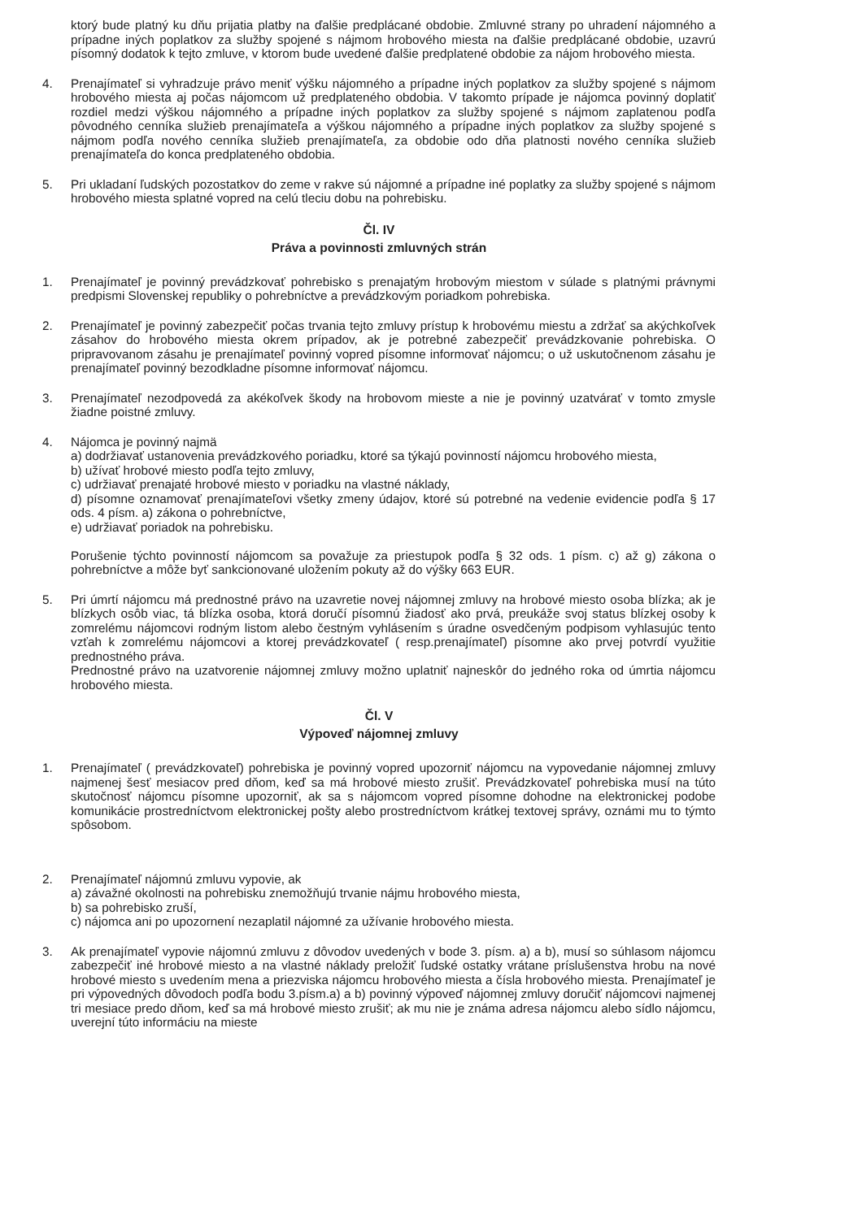ktorý bude platný ku dňu prijatia platby na ďalšie predplácané obdobie. Zmluvné strany po uhradení nájomného a prípadne iných poplatkov za služby spojené s nájmom hrobového miesta na ďalšie predplácané obdobie, uzavrú písomný dodatok k tejto zmluve, v ktorom bude uvedené ďalšie predplatené obdobie za nájom hrobového miesta.
4. Prenajímateľ si vyhradzuje právo meniť výšku nájomného a prípadne iných poplatkov za služby spojené s nájmom hrobového miesta aj počas nájomcom už predplateného obdobia. V takomto prípade je nájomca povinný doplatiť rozdiel medzi výškou nájomného a prípadne iných poplatkov za služby spojené s nájmom zaplatenou podľa pôvodného cenníka služieb prenajímateľa a výškou nájomného a prípadne iných poplatkov za služby spojené s nájmom podľa nového cenníka služieb prenajímateľa, za obdobie odo dňa platnosti nového cenníka služieb prenajímateľa do konca predplateného obdobia.
5. Pri ukladaní ľudských pozostatkov do zeme v rakve sú nájomné a prípadne iné poplatky za služby spojené s nájmom hrobového miesta splatné vopred na celú tleciu dobu na pohrebisku.
Čl. IV
Práva a povinnosti zmluvných strán
1. Prenajímateľ je povinný prevádzkovať pohrebisko s prenajatým hrobovým miestom v súlade s platnými právnymi predpismi Slovenskej republiky o pohrebníctve a prevádzkovým poriadkom pohrebiska.
2. Prenajímateľ je povinný zabezpečiť počas trvania tejto zmluvy prístup k hrobovému miestu a zdržať sa akýchkoľvek zásahov do hrobového miesta okrem prípadov, ak je potrebné zabezpečiť prevádzkovanie pohrebiska. O pripravovanom zásahu je prenajímateľ povinný vopred písomne informovať nájomcu; o už uskutočnenom zásahu je prenajímateľ povinný bezodkladne písomne informovať nájomcu.
3. Prenajímateľ nezodpovedá za akékoľvek škody na hrobovom mieste a nie je povinný uzatvárať v tomto zmysle žiadne poistné zmluvy.
4. Nájomca je povinný najmä
a) dodržiavať ustanovenia prevádzkového poriadku, ktoré sa týkajú povinností nájomcu hrobového miesta,
b) užívať hrobové miesto podľa tejto zmluvy,
c) udržiavať prenajaté hrobové miesto v poriadku na vlastné náklady,
d) písomne oznamovať prenajímateľovi všetky zmeny údajov, ktoré sú potrebné na vedenie evidencie podľa § 17 ods. 4 písm. a) zákona o pohrebníctve,
e) udržiavať poriadok na pohrebisku.
Porušenie týchto povinností nájomcom sa považuje za priestupok podľa § 32 ods. 1 písm. c) až g) zákona o pohrebníctve a môže byť sankcionované uložením pokuty až do výšky 663 EUR.
5. Pri úmrtí nájomcu má prednostné právo na uzavretie novej nájomnej zmluvy na hrobové miesto osoba blízka; ak je blízkych osôb viac, tá blízka osoba, ktorá doručí písomnú žiadosť ako prvá, preukáže svoj status blízkej osoby k zomrelému nájomcovi rodným listom alebo čestným vyhlásením s úradne osvedčeným podpisom vyhlasujúc tento vzťah k zomrelému nájomcovi a ktorej prevádzkovateľ ( resp.prenajímateľ) písomne ako prvej potvrdí využitie prednostného práva.
Prednostné právo na uzatvorenie nájomnej zmluvy možno uplatniť najneskôr do jedného roka od úmrtia nájomcu hrobového miesta.
Čl. V
Výpoveď nájomnej zmluvy
1. Prenajímateľ ( prevádzkovateľ) pohrebiska je povinný vopred upozorniť nájomcu na vypovedanie nájomnej zmluvy najmenej šesť mesiacov pred dňom, keď sa má hrobové miesto zrušiť. Prevádzkovateľ pohrebiska musí na túto skutočnosť nájomcu písomne upozorniť, ak sa s nájomcom vopred písomne dohodne na elektronickej podobe komunikácie prostredníctvom elektronickej pošty alebo prostredníctvom krátkej textovej správy, oznámi mu to týmto spôsobom.
2. Prenajímateľ nájomnú zmluvu vypovie, ak
a) závažné okolnosti na pohrebisku znemožňujú trvanie nájmu hrobového miesta,
b) sa pohrebisko zruší,
c) nájomca ani po upozornení nezaplatil nájomné za užívanie hrobového miesta.
3. Ak prenajímateľ vypovie nájomnú zmluvu z dôvodov uvedených v bode 3. písm. a) a b), musí so súhlasom nájomcu zabezpečiť iné hrobové miesto a na vlastné náklady preložiť ľudské ostatky vrátane príslušenstva hrobu na nové hrobové miesto s uvedením mena a priezviska nájomcu hrobového miesta a čísla hrobového miesta. Prenajímateľ je pri výpovedných dôvodoch podľa bodu 3.písm.a) a b) povinný výpoveď nájomnej zmluvy doručiť nájomcovi najmenej tri mesiace predo dňom, keď sa má hrobové miesto zrušiť; ak mu nie je známa adresa nájomcu alebo sídlo nájomcu, uverejní túto informáciu na mieste